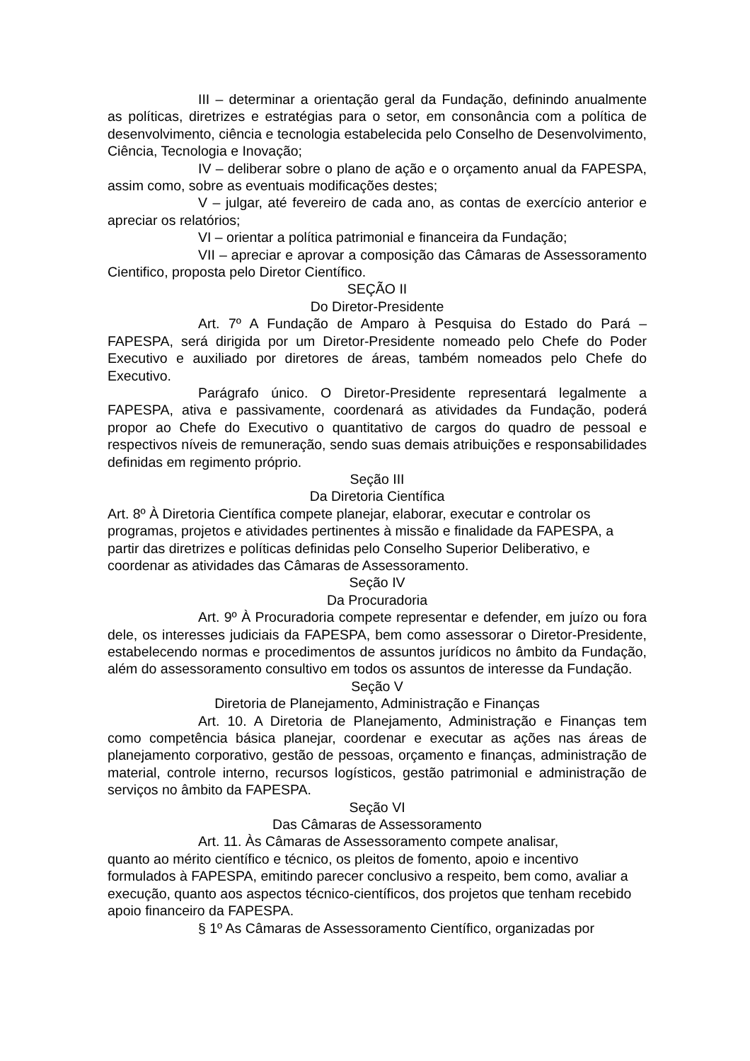III – determinar a orientação geral da Fundação, definindo anualmente as políticas, diretrizes e estratégias para o setor, em consonância com a política de desenvolvimento, ciência e tecnologia estabelecida pelo Conselho de Desenvolvimento, Ciência, Tecnologia e Inovação;
IV – deliberar sobre o plano de ação e o orçamento anual da FAPESPA, assim como, sobre as eventuais modificações destes;
V – julgar, até fevereiro de cada ano, as contas de exercício anterior e apreciar os relatórios;
VI – orientar a política patrimonial e financeira da Fundação;
VII – apreciar e aprovar a composição das Câmaras de Assessoramento Cientifico, proposta pelo Diretor Científico.
SEÇÃO II
Do Diretor-Presidente
Art. 7º A Fundação de Amparo à Pesquisa do Estado do Pará – FAPESPA, será dirigida por um Diretor-Presidente nomeado pelo Chefe do Poder Executivo e auxiliado por diretores de áreas, também nomeados pelo Chefe do Executivo.
Parágrafo único. O Diretor-Presidente representará legalmente a FAPESPA, ativa e passivamente, coordenará as atividades da Fundação, poderá propor ao Chefe do Executivo o quantitativo de cargos do quadro de pessoal e respectivos níveis de remuneração, sendo suas demais atribuições e responsabilidades definidas em regimento próprio.
Seção III
Da Diretoria Científica
Art. 8º À Diretoria Científica compete planejar, elaborar, executar e controlar os programas, projetos e atividades pertinentes à missão e finalidade da FAPESPA, a partir das diretrizes e políticas definidas pelo Conselho Superior Deliberativo, e coordenar as atividades das Câmaras de Assessoramento.
Seção IV
Da Procuradoria
Art. 9º À Procuradoria compete representar e defender, em juízo ou fora dele, os interesses judiciais da FAPESPA, bem como assessorar o Diretor-Presidente, estabelecendo normas e procedimentos de assuntos jurídicos no âmbito da Fundação, além do assessoramento consultivo em todos os assuntos de interesse da Fundação.
Seção V
Diretoria de Planejamento, Administração e Finanças
Art. 10. A Diretoria de Planejamento, Administração e Finanças tem como competência básica planejar, coordenar e executar as ações nas áreas de planejamento corporativo, gestão de pessoas, orçamento e finanças, administração de material, controle interno, recursos logísticos, gestão patrimonial e administração de serviços no âmbito da FAPESPA.
Seção VI
Das Câmaras de Assessoramento
Art. 11. Às Câmaras de Assessoramento compete analisar,
quanto ao mérito científico e técnico, os pleitos de fomento, apoio e incentivo formulados à FAPESPA, emitindo parecer conclusivo a respeito, bem como, avaliar a execução, quanto aos aspectos técnico-científicos, dos projetos que tenham recebido apoio financeiro da FAPESPA.
§ 1º As Câmaras de Assessoramento Científico, organizadas por